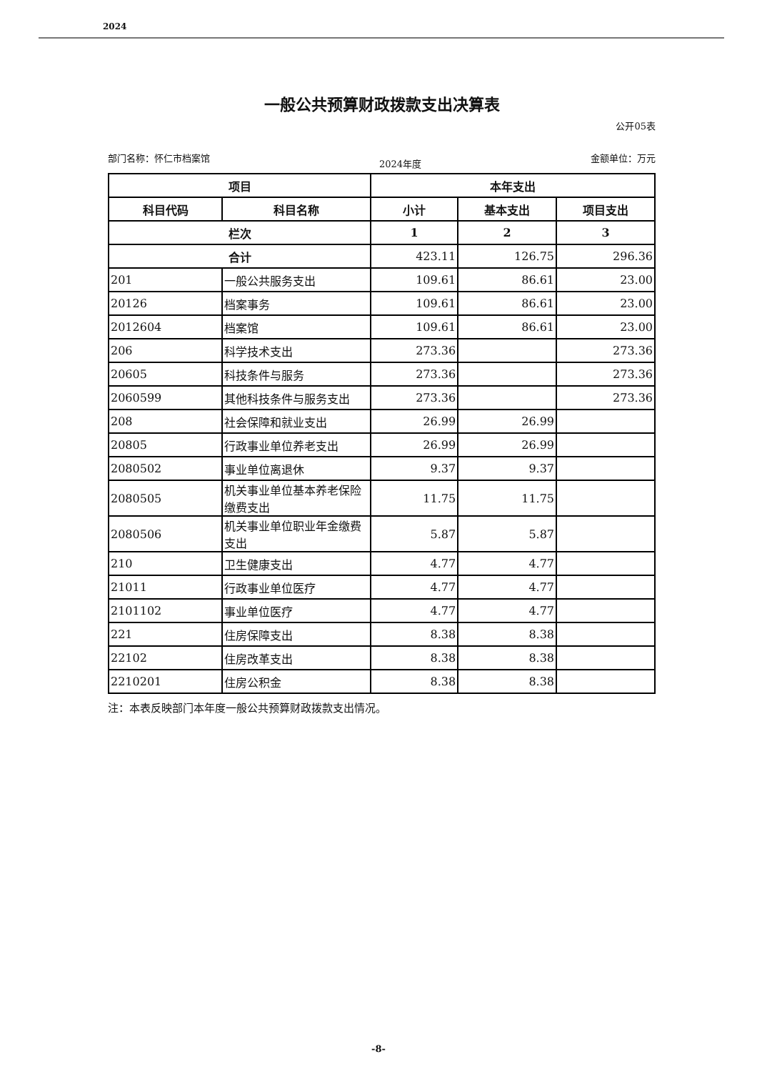2024
一般公共预算财政拨款支出决算表
公开05表
部门名称：怀仁市档案馆 2024年度 金额单位：万元
| 项目 | | 本年支出 | | |
| --- | --- | --- | --- | --- |
| 科目代码 | 科目名称 | 小计 | 基本支出 | 项目支出 |
| 栏次 | | 1 | 2 | 3 |
| 合计 | | 423.11 | 126.75 | 296.36 |
| 201 | 一般公共服务支出 | 109.61 | 86.61 | 23.00 |
| 20126 | 档案事务 | 109.61 | 86.61 | 23.00 |
| 2012604 | 档案馆 | 109.61 | 86.61 | 23.00 |
| 206 | 科学技术支出 | 273.36 | | 273.36 |
| 20605 | 科技条件与服务 | 273.36 | | 273.36 |
| 2060599 | 其他科技条件与服务支出 | 273.36 | | 273.36 |
| 208 | 社会保障和就业支出 | 26.99 | 26.99 | |
| 20805 | 行政事业单位养老支出 | 26.99 | 26.99 | |
| 2080502 | 事业单位离退休 | 9.37 | 9.37 | |
| 2080505 | 机关事业单位基本养老保险缴费支出 | 11.75 | 11.75 | |
| 2080506 | 机关事业单位职业年金缴费支出 | 5.87 | 5.87 | |
| 210 | 卫生健康支出 | 4.77 | 4.77 | |
| 21011 | 行政事业单位医疗 | 4.77 | 4.77 | |
| 2101102 | 事业单位医疗 | 4.77 | 4.77 | |
| 221 | 住房保障支出 | 8.38 | 8.38 | |
| 22102 | 住房改革支出 | 8.38 | 8.38 | |
| 2210201 | 住房公积金 | 8.38 | 8.38 | |
注：本表反映部门本年度一般公共预算财政拨款支出情况。
-8-